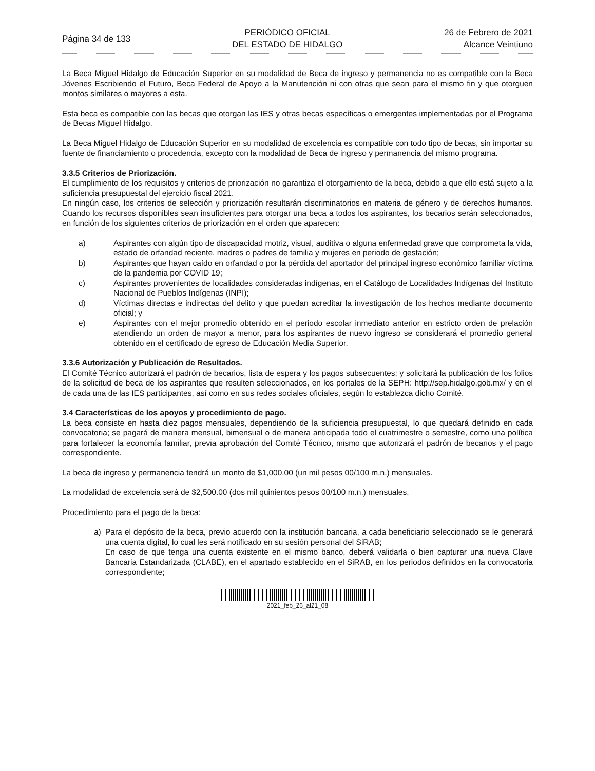Página 34 de 133
PERIÓDICO OFICIAL
DEL ESTADO DE HIDALGO
26 de Febrero de 2021
Alcance Veintiuno
La Beca Miguel Hidalgo de Educación Superior en su modalidad de Beca de ingreso y permanencia no es compatible con la Beca Jóvenes Escribiendo el Futuro, Beca Federal de Apoyo a la Manutención ni con otras que sean para el mismo fin y que otorguen montos similares o mayores a esta.
Esta beca es compatible con las becas que otorgan las IES y otras becas específicas o emergentes implementadas por el Programa de Becas Miguel Hidalgo.
La Beca Miguel Hidalgo de Educación Superior en su modalidad de excelencia es compatible con todo tipo de becas, sin importar su fuente de financiamiento o procedencia, excepto con la modalidad de Beca de ingreso y permanencia del mismo programa.
3.3.5 Criterios de Priorización.
El cumplimiento de los requisitos y criterios de priorización no garantiza el otorgamiento de la beca, debido a que ello está sujeto a la suficiencia presupuestal del ejercicio fiscal 2021.
En ningún caso, los criterios de selección y priorización resultarán discriminatorios en materia de género y de derechos humanos. Cuando los recursos disponibles sean insuficientes para otorgar una beca a todos los aspirantes, los becarios serán seleccionados, en función de los siguientes criterios de priorización en el orden que aparecen:
a) Aspirantes con algún tipo de discapacidad motriz, visual, auditiva o alguna enfermedad grave que comprometa la vida, estado de orfandad reciente, madres o padres de familia y mujeres en periodo de gestación;
b) Aspirantes que hayan caído en orfandad o por la pérdida del aportador del principal ingreso económico familiar víctima de la pandemia por COVID 19;
c) Aspirantes provenientes de localidades consideradas indígenas, en el Catálogo de Localidades Indígenas del Instituto Nacional de Pueblos Indígenas (INPI);
d) Víctimas directas e indirectas del delito y que puedan acreditar la investigación de los hechos mediante documento oficial; y
e) Aspirantes con el mejor promedio obtenido en el periodo escolar inmediato anterior en estricto orden de prelación atendiendo un orden de mayor a menor, para los aspirantes de nuevo ingreso se considerará el promedio general obtenido en el certificado de egreso de Educación Media Superior.
3.3.6 Autorización y Publicación de Resultados.
El Comité Técnico autorizará el padrón de becarios, lista de espera y los pagos subsecuentes; y solicitará la publicación de los folios de la solicitud de beca de los aspirantes que resulten seleccionados, en los portales de la SEPH: http://sep.hidalgo.gob.mx/ y en el de cada una de las IES participantes, así como en sus redes sociales oficiales, según lo establezca dicho Comité.
3.4 Características de los apoyos y procedimiento de pago.
La beca consiste en hasta diez pagos mensuales, dependiendo de la suficiencia presupuestal, lo que quedará definido en cada convocatoria; se pagará de manera mensual, bimensual o de manera anticipada todo el cuatrimestre o semestre, como una política para fortalecer la economía familiar, previa aprobación del Comité Técnico, mismo que autorizará el padrón de becarios y el pago correspondiente.
La beca de ingreso y permanencia tendrá un monto de $1,000.00 (un mil pesos 00/100 m.n.) mensuales.
La modalidad de excelencia será de $2,500.00 (dos mil quinientos pesos 00/100 m.n.) mensuales.
Procedimiento para el pago de la beca:
a) Para el depósito de la beca, previo acuerdo con la institución bancaria, a cada beneficiario seleccionado se le generará una cuenta digital, lo cual les será notificado en su sesión personal del SiRAB;
En caso de que tenga una cuenta existente en el mismo banco, deberá validarla o bien capturar una nueva Clave Bancaria Estandarizada (CLABE), en el apartado establecido en el SiRAB, en los periodos definidos en la convocatoria correspondiente;
2021_feb_26_al21_08